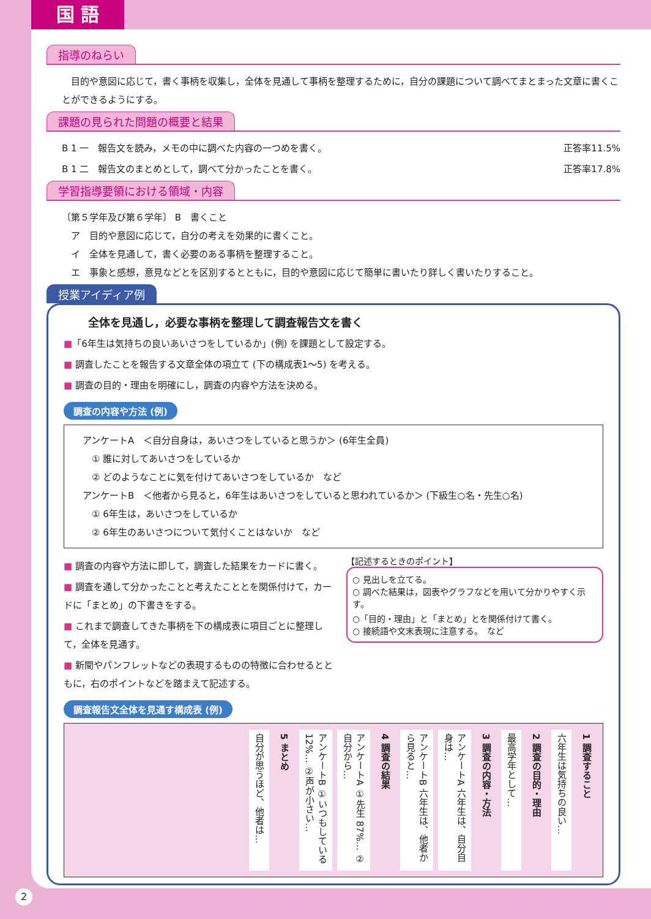国 語
指導のねらい
　目的や意図に応じて，書く事柄を収集し，全体を見通して事柄を整理するために，自分の課題について調べてまとまった文章に書くことができるようにする。
課題の見られた問題の概要と結果
B 1 一　報告文を読み，メモの中に調べた内容の一つめを書く。 正答率11.5%
B 1 二　報告文のまとめとして，調べて分かったことを書く。 正答率17.8%
学習指導要領における領域・内容
〔第５学年及び第６学年〕 B　書くこと
　ア　目的や意図に応じて，自分の考えを効果的に書くこと。
　イ　全体を見通して，書く必要のある事柄を整理すること。
　エ　事象と感想，意見などとを区別するとともに，目的や意図に応じて簡単に書いたり詳しく書いたりすること。
授業アイディア例
全体を見通し，必要な事柄を整理して調査報告文を書く
■「6年生は気持ちの良いあいさつをしているか」(例) を課題として設定する。
■ 調査したことを報告する文章全体の項立て (下の構成表1〜5) を考える。
■ 調査の目的・理由を明確にし，調査の内容や方法を決める。
調査の内容や方法 (例)
アンケートA　＜自分自身は，あいさつをしていると思うか＞ (6年生全員)
　① 誰に対してあいさつをしているか
　② どのようなことに気を付けてあいさつをしているか　など
アンケートB　＜他者から見ると，6年生はあいさつをしていると思われているか＞ (下級生○名・先生○名)
　① 6年生は，あいさつをしているか
　② 6年生のあいさつについて気付くことはないか　など
■ 調査の内容や方法に即して，調査した結果をカードに書く。
■ 調査を通して分かったことと考えたこととを関係付けて，カードに「まとめ」の下書きをする。
■ これまで調査してきた事柄を下の構成表に項目ごとに整理して，全体を見通す。
■ 新聞やパンフレットなどの表現するものの特徴に合わせるとともに，右のポイントなどを踏まえて記述する。
【記述するときのポイント】
○ 見出しを立てる。
○ 調べた結果は，図表やグラフなどを用いて分かりやすく示す。
○「目的・理由」と「まとめ」とを関係付けて書く。
○ 接続語や文末表現に注意する。　など
調査報告文全体を見通す構成表 (例)
1 調査すること
六年生は気持ちの良い…
2 調査の目的・理由
最高学年として…
3 調査の内容・方法
アンケートA 六年生は、自分自身は…
アンケートB 六年生は、他者から見ると…
4 調査の結果
アンケートA ①先生 87%… ②自分から…
アンケートB ①いつもしている 12%… ②声が小さい…
5 まとめ
自分が思うほど、他者は…
2